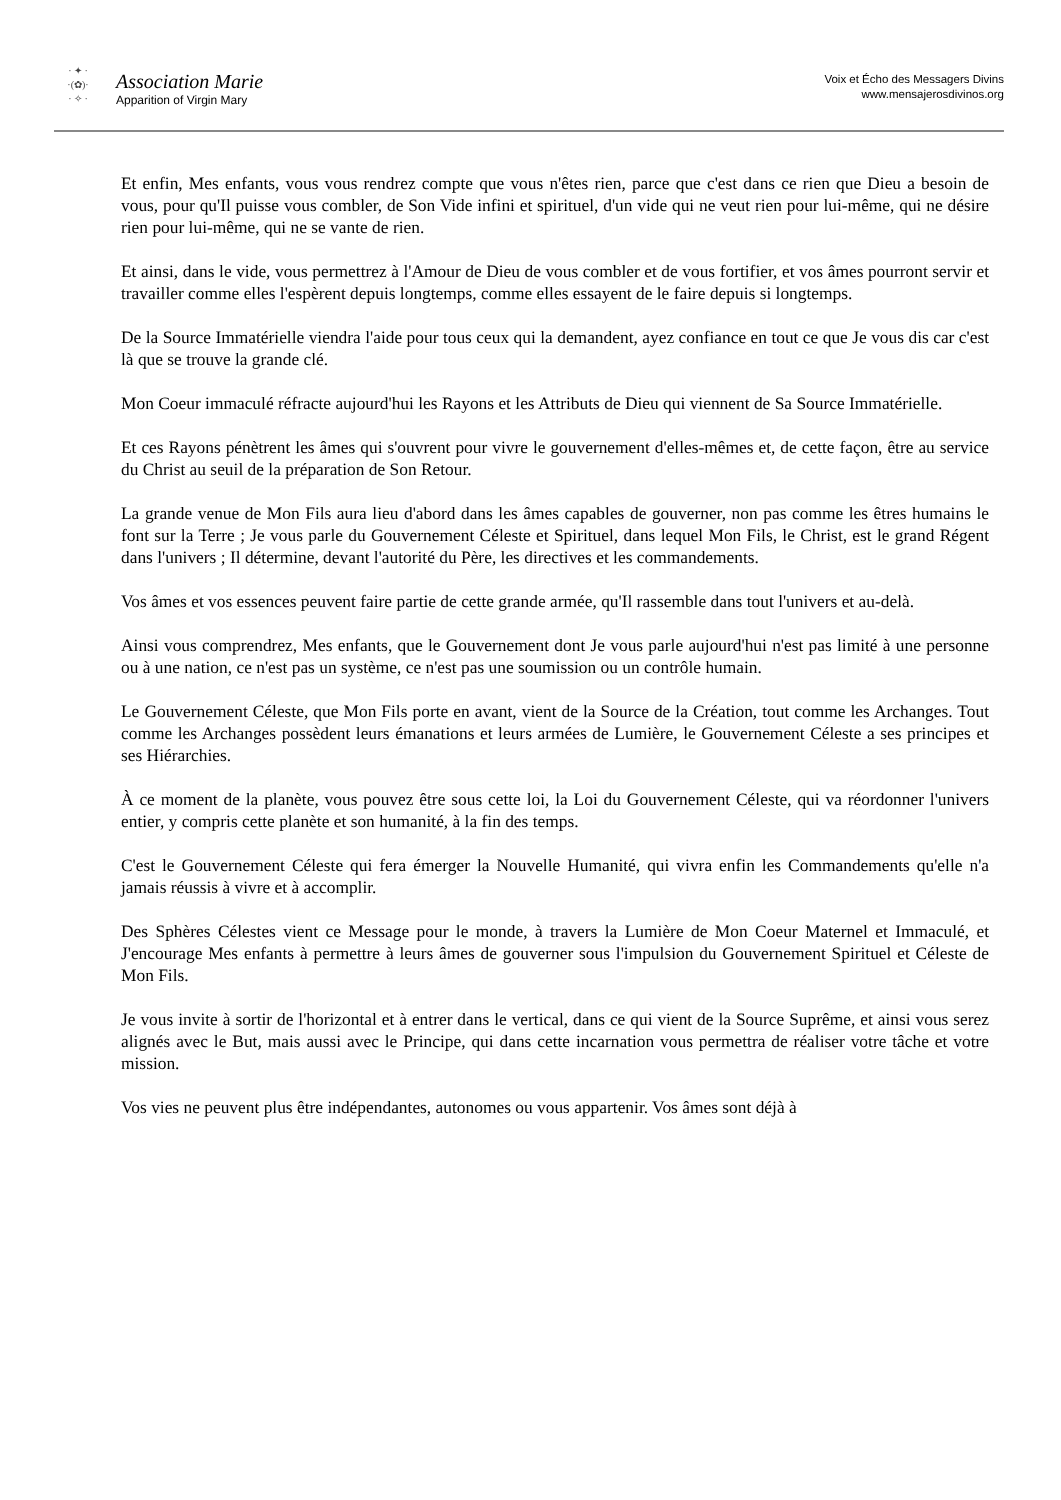· ✦ ·
·(✿)·
· ✧ ·
Association Marie
Apparition of Virgin Mary
Voix et Écho des Messagers Divins
www.mensajerosdivinos.org
Et enfin, Mes enfants, vous vous rendrez compte que vous n'êtes rien, parce que c'est dans ce rien que Dieu a besoin de vous, pour qu'Il puisse vous combler, de Son Vide infini et spirituel, d'un vide qui ne veut rien pour lui-même, qui ne désire rien pour lui-même, qui ne se vante de rien.
Et ainsi, dans le vide, vous permettrez à l'Amour de Dieu de vous combler et de vous fortifier, et vos âmes pourront servir et travailler comme elles l'espèrent depuis longtemps, comme elles essayent de le faire depuis si longtemps.
De la Source Immatérielle viendra l'aide pour tous ceux qui la demandent, ayez confiance en tout ce que Je vous dis car c'est là que se trouve la grande clé.
Mon Coeur immaculé réfracte aujourd'hui les Rayons et les Attributs de Dieu qui viennent de Sa Source Immatérielle.
Et ces Rayons pénètrent les âmes qui s'ouvrent pour vivre le gouvernement d'elles-mêmes et, de cette façon, être au service du Christ au seuil de la préparation de Son Retour.
La grande venue de Mon Fils aura lieu d'abord dans les âmes capables de gouverner, non pas comme les êtres humains le font sur la Terre ; Je vous parle du Gouvernement Céleste et Spirituel, dans lequel Mon Fils, le Christ, est le grand Régent dans l'univers ; Il détermine, devant l'autorité du Père, les directives et les commandements.
Vos âmes et vos essences peuvent faire partie de cette grande armée, qu'Il rassemble dans tout l'univers et au-delà.
Ainsi vous comprendrez, Mes enfants, que le Gouvernement dont Je vous parle aujourd'hui n'est pas limité à une personne ou à une nation, ce n'est pas un système, ce n'est pas une soumission ou un contrôle humain.
Le Gouvernement Céleste, que Mon Fils porte en avant, vient de la Source de la Création, tout comme les Archanges. Tout comme les Archanges possèdent leurs émanations et leurs armées de Lumière, le Gouvernement Céleste a ses principes et ses Hiérarchies.
À ce moment de la planète, vous pouvez être sous cette loi, la Loi du Gouvernement Céleste, qui va réordonner l'univers entier, y compris cette planète et son humanité, à la fin des temps.
C'est le Gouvernement Céleste qui fera émerger la Nouvelle Humanité, qui vivra enfin les Commandements qu'elle n'a jamais réussis à vivre et à accomplir.
Des Sphères Célestes vient ce Message pour le monde, à travers la Lumière de Mon Coeur Maternel et Immaculé, et J'encourage Mes enfants à permettre à leurs âmes de gouverner sous l'impulsion du Gouvernement Spirituel et Céleste de Mon Fils.
Je vous invite à sortir de l'horizontal et à entrer dans le vertical, dans ce qui vient de la Source Suprême, et ainsi vous serez alignés avec le But, mais aussi avec le Principe, qui dans cette incarnation vous permettra de réaliser votre tâche et votre mission.
Vos vies ne peuvent plus être indépendantes, autonomes ou vous appartenir. Vos âmes sont déjà à